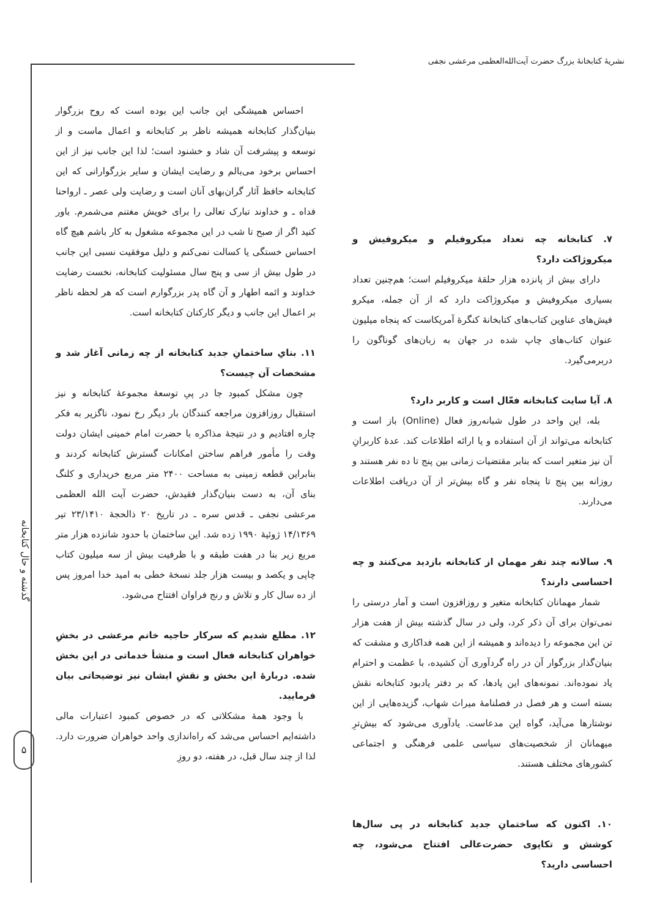نشریهٔ کتابخانهٔ بزرگ حضرت آیت‌الله‌العظمی مرعشی نجفی
۷. کتابخانه چه تعداد میکروفیلم و میکروفیش و میکروژاکت دارد؟
دارای بیش از پانزده هزار حلقهٔ میکروفیلم است؛ هم‌چنین تعداد بسیاری میکروفیش و میکروژاکت دارد که از آن جمله، میکرو فیش‌های عناوین کتاب‌های کتابخانهٔ کنگرهٔ آمریکاست که پنجاه میلیون عنوان کتاب‌های چاپ شده در جهان به زبان‌های گوناگون را دربرمی‌گیرد.
۸. آیا سایت کتابخانه فعّال است و کاربر دارد؟
بله، این واحد در طول شبانه‌روز فعال (Online) باز است و کتابخانه می‌تواند از آن استفاده و یا ارائه اطلاعات کند. عدهٔ کاربرانِ آن نیز متغیر است که بنابر مقتضیات زمانی بین پنج تا ده نفر هستند و روزانه بین پنج تا پنجاه نفر و گاه بیش‌تر از آن دریافت اطلاعات می‌دارند.
۹. سالانه چند نفر مهمان از کتابخانه بازدید می‌کنند و چه احساسی دارند؟
شمار مهمانان کتابخانه متغیر و روزافزون است و آمار درستی را نمی‌توان برای آن ذکر کرد، ولی در سال گذشته بیش از هفت هزار تن این مجموعه را دیده‌اند و همیشه از این همه فداکاری و مشقت که بنیان‌گذار بزرگوار آن در راه گردآوری آن کشیده، با عظمت و احترام یاد نموده‌اند. نمونه‌های این یادها، که بر دفتر یادبود کتابخانه نقش بسته است و هر فصل در فصلنامهٔ میراث شهاب، گزیده‌هایی از این نوشتارها می‌آید، گواه این مدعاست. یادآوری می‌شود که بیش‌ترِ میهمانان از شخصیت‌های سیاسی علمی فرهنگی و اجتماعی کشورهای مختلف هستند.
۱۰. اکنون که ساختمانِ جدید کتابخانه در پی سال‌ها کوشش و تکاپوی حضرت‌عالی افتتاح می‌شود، چه احساسی دارید؟
احساس همیشگی این جانب این بوده است که روح بزرگوار بنیان‌گذار کتابخانه همیشه ناظر بر کتابخانه و اعمال ماست و از توسعه و پیشرفت آن شاد و خشنود است؛ لذا این جانب نیز از این احساس برخود می‌بالم و رضایت ایشان و سایر بزرگوارانی که این کتابخانه حافظ آثار گران‌بهای آنان است و رضایت ولی عصر ـ ارواحنا فداه ـ و خداوند تبارک تعالی را برای خویش مغتنم می‌شمرم. باور کنید اگر از صبح تا شب در این مجموعه مشغول به کار باشم هیچ گاه احساس خستگی یا کسالت نمی‌کنم و دلیل موفقیت نسبی این جانب در طول بیش از سی و پنج سال مسئولیت کتابخانه، نخست رضایت خداوند و ائمه اطهار و آن گاه پدر بزرگوارم است که هر لحظه ناظر بر اعمال این جانب و دیگر کارکنان کتابخانه است.
۱۱. بنایِ ساختمانِ جدید کتابخانه از چه زمانی آغاز شد و مشخصات آن چیست؟
چون مشکل کمبود جا در پیِ توسعهٔ مجموعهٔ کتابخانه و نیز استقبال روزافزون مراجعه کنندگان بار دیگر رخ نمود، ناگزیر به فکر چاره افتادیم و در نتیجهٔ مذاکره با حضرت امام خمینی ایشان دولت وقت را مأمور فراهم ساختن امکانات گسترش کتابخانه کردند و بنابراین قطعه زمینی به مساحت ۲۴۰۰ متر مربع خریداری و کلنگ بنای آن، به دست بنیان‌گذار فقیدش، حضرت آیت الله العظمی مرعشی نجفی ـ قدس سره ـ در تاریخ ۲۰ ذالحجهٔ ۲۳/۱۴۱۰ تیر ۱۴/۱۳۶۹ ژوئیهٔ ۱۹۹۰ زده شد. این ساختمان با حدود شانزده هزار متر مربع زیر بنا در هفت طبقه و با ظرفیت بیش از سه میلیون کتاب چاپی و یکصد و بیست هزار جلد نسخهٔ خطی به امید خدا امروز پس از ده سال کار و تلاش و رنج فراوان افتتاح می‌شود.
۱۲. مطلع شدیم که سرکار حاجیه خانم مرعشی در بخشِ خواهران کتابخانه فعال است و منشأ خدماتی در این بخش شده. دربارهٔ این بخش و نقشِ ایشان نیز توضیحاتی بیان فرمایید.
با وجود همهٔ مشکلاتی که در خصوص کمبود اعتبارات مالی داشته‌ایم احساس می‌شد که راه‌اندازی واحد خواهران ضرورت دارد. لذا از چند سال قبل، در هفته، دو روزِ
گذشته و حال کتابخانه
۵